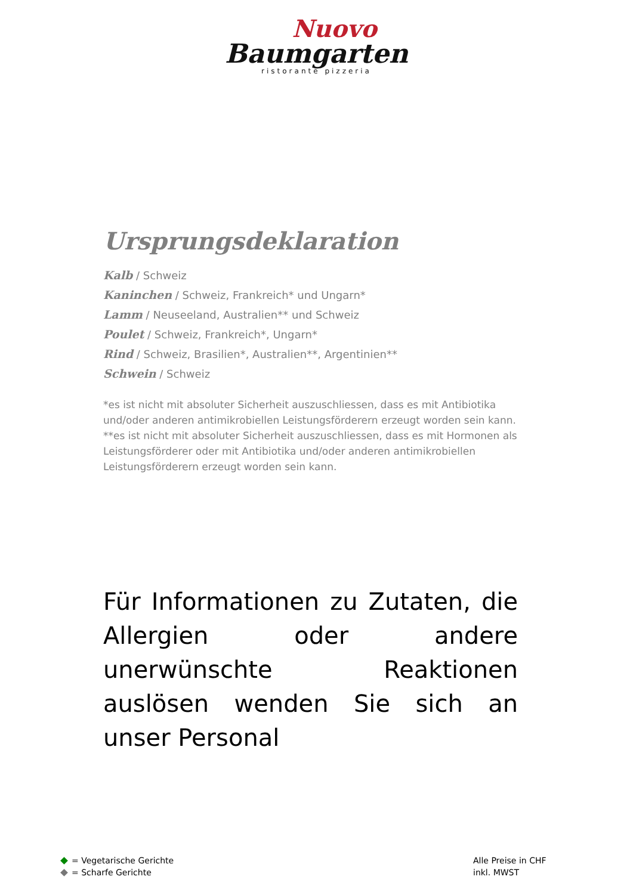Nuovo
Baumgarten
ristorante pizzeria
Ursprungsdeklaration
Kalb / Schweiz
Kaninchen / Schweiz, Frankreich* und Ungarn*
Lamm / Neuseeland, Australien** und Schweiz
Poulet / Schweiz, Frankreich*, Ungarn*
Rind / Schweiz, Brasilien*, Australien**, Argentinien**
Schwein / Schweiz
*es ist nicht mit absoluter Sicherheit auszuschliessen, dass es mit Antibiotika und/oder anderen antimikrobiellen Leistungsförderern erzeugt worden sein kann.
**es ist nicht mit absoluter Sicherheit auszuschliessen, dass es mit Hormonen als Leistungsförderer oder mit Antibiotika und/oder anderen antimikrobiellen Leistungsförderern erzeugt worden sein kann.
Für Informationen zu Zutaten, die Allergien oder andere unerwünschte Reaktionen auslösen wenden Sie sich an unser Personal
= Vegetarische Gerichte
= Scharfe Gerichte
Alle Preise in CHF
inkl. MWST